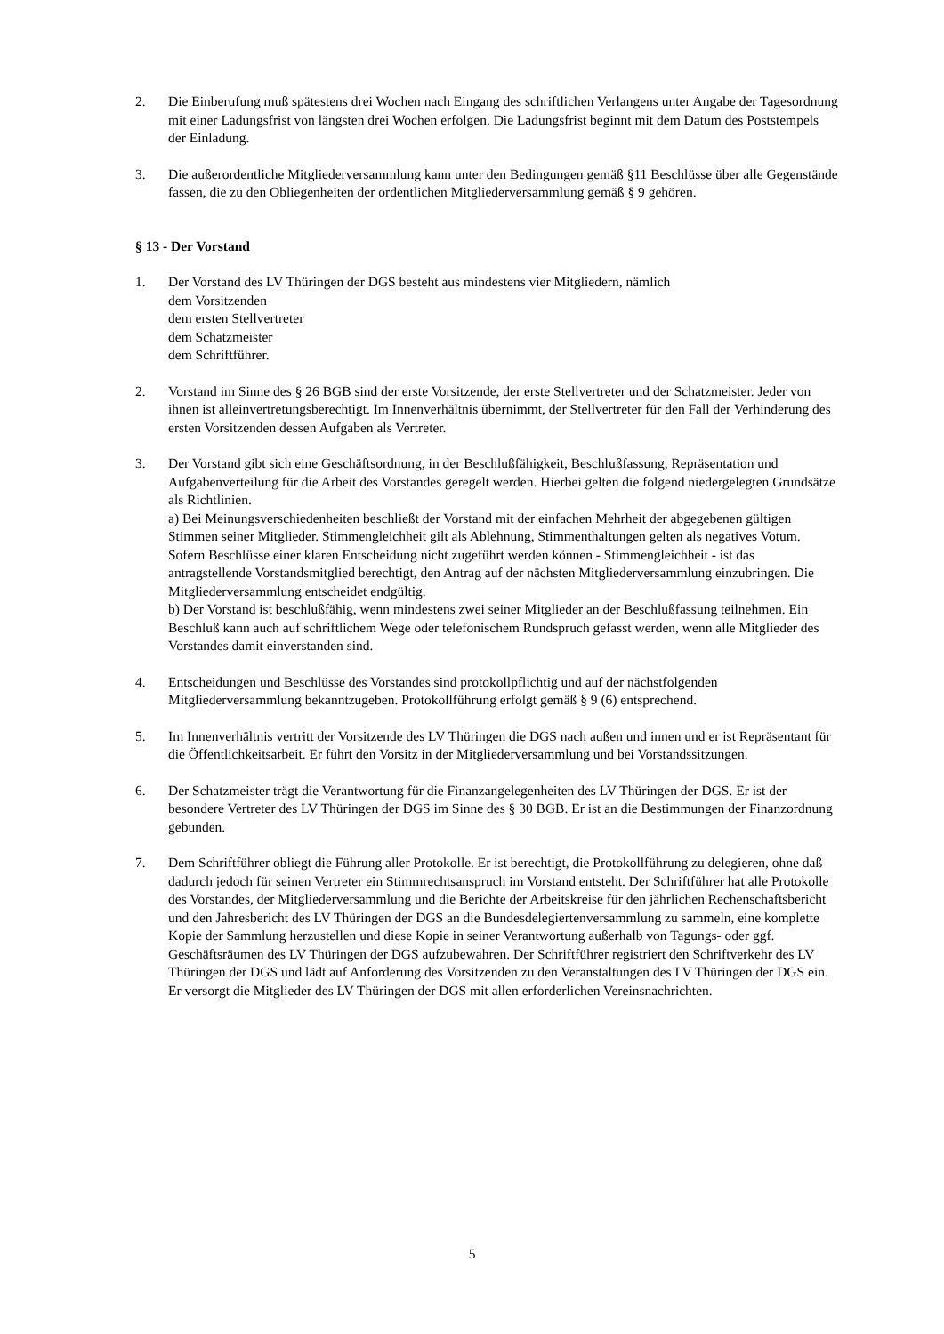2. Die Einberufung muß spätestens drei Wochen nach Eingang des schriftlichen Verlangens unter Angabe der Tagesordnung mit einer Ladungsfrist von längsten drei Wochen erfolgen. Die Ladungsfrist beginnt mit dem Datum des Poststempels der Einladung.
3. Die außerordentliche Mitgliederversammlung kann unter den Bedingungen gemäß §11 Beschlüsse über alle Gegenstände fassen, die zu den Obliegenheiten der ordentlichen Mitgliederversammlung gemäß § 9 gehören.
§ 13 - Der Vorstand
1. Der Vorstand des LV Thüringen der DGS besteht aus mindestens vier Mitgliedern, nämlich
dem Vorsitzenden
dem ersten Stellvertreter
dem Schatzmeister
dem Schriftführer.
2. Vorstand im Sinne des § 26 BGB sind der erste Vorsitzende, der erste Stellvertreter und der Schatzmeister. Jeder von ihnen ist alleinvertretungsberechtigt. Im Innenverhältnis übernimmt, der Stellvertreter für den Fall der Verhinderung des ersten Vorsitzenden dessen Aufgaben als Vertreter.
3. Der Vorstand gibt sich eine Geschäftsordnung, in der Beschlußfähigkeit, Beschlußfassung, Repräsentation und Aufgabenverteilung für die Arbeit des Vorstandes geregelt werden. Hierbei gelten die folgend niedergelegten Grundsätze als Richtlinien.
a) Bei Meinungsverschiedenheiten beschließt der Vorstand mit der einfachen Mehrheit der abgegebenen gültigen Stimmen seiner Mitglieder. Stimmengleichheit gilt als Ablehnung, Stimmenthaltungen gelten als negatives Votum. Sofern Beschlüsse einer klaren Entscheidung nicht zugeführt werden können - Stimmengleichheit - ist das antragstellende Vorstandsmitglied berechtigt, den Antrag auf der nächsten Mitgliederversammlung einzubringen. Die Mitgliederversammlung entscheidet endgültig.
b) Der Vorstand ist beschlußfähig, wenn mindestens zwei seiner Mitglieder an der Beschlußfassung teilnehmen. Ein Beschluß kann auch auf schriftlichem Wege oder telefonischem Rundspruch gefasst werden, wenn alle Mitglieder des Vorstandes damit einverstanden sind.
4. Entscheidungen und Beschlüsse des Vorstandes sind protokollpflichtig und auf der nächstfolgenden Mitgliederversammlung bekanntzugeben. Protokollführung erfolgt gemäß § 9 (6) entsprechend.
5. Im Innenverhältnis vertritt der Vorsitzende des LV Thüringen die DGS nach außen und innen und er ist Repräsentant für die Öffentlichkeitsarbeit. Er führt den Vorsitz in der Mitgliederversammlung und bei Vorstandssitzungen.
6. Der Schatzmeister trägt die Verantwortung für die Finanzangelegenheiten des LV Thüringen der DGS. Er ist der besondere Vertreter des LV Thüringen der DGS im Sinne des § 30 BGB. Er ist an die Bestimmungen der Finanzordnung gebunden.
7. Dem Schriftführer obliegt die Führung aller Protokolle. Er ist berechtigt, die Protokollführung zu delegieren, ohne daß dadurch jedoch für seinen Vertreter ein Stimmrechtsanspruch im Vorstand entsteht. Der Schriftführer hat alle Protokolle des Vorstandes, der Mitgliederversammlung und die Berichte der Arbeitskreise für den jährlichen Rechenschaftsbericht und den Jahresbericht des LV Thüringen der DGS an die Bundesdelegiertenversammlung zu sammeln, eine komplette Kopie der Sammlung herzustellen und diese Kopie in seiner Verantwortung außerhalb von Tagungs- oder ggf. Geschäftsräumen des LV Thüringen der DGS aufzubewahren. Der Schriftführer registriert den Schriftverkehr des LV Thüringen der DGS und lädt auf Anforderung des Vorsitzenden zu den Veranstaltungen des LV Thüringen der DGS ein. Er versorgt die Mitglieder des LV Thüringen der DGS mit allen erforderlichen Vereinsnachrichten.
5